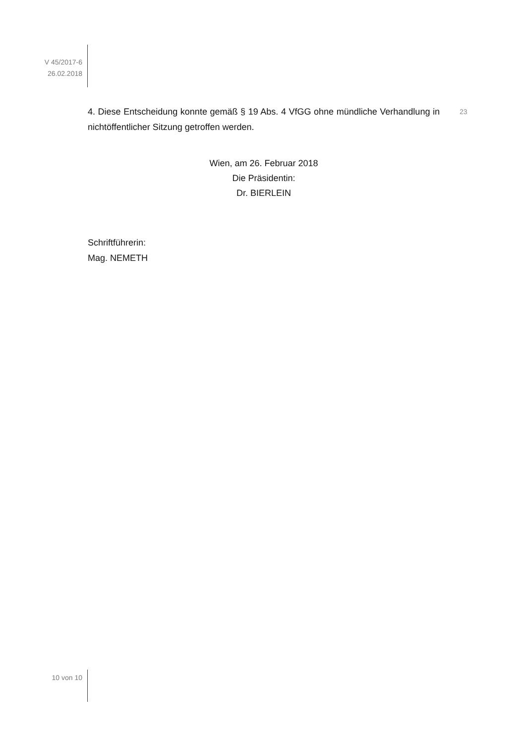V 45/2017-6
26.02.2018
4. Diese Entscheidung konnte gemäß § 19 Abs. 4 VfGG ohne mündliche Verhandlung in nichtöffentlicher Sitzung getroffen werden.
Wien, am 26. Februar 2018
Die Präsidentin:
Dr. BIERLEIN
Schriftführerin:
Mag. NEMETH
23
10 von 10